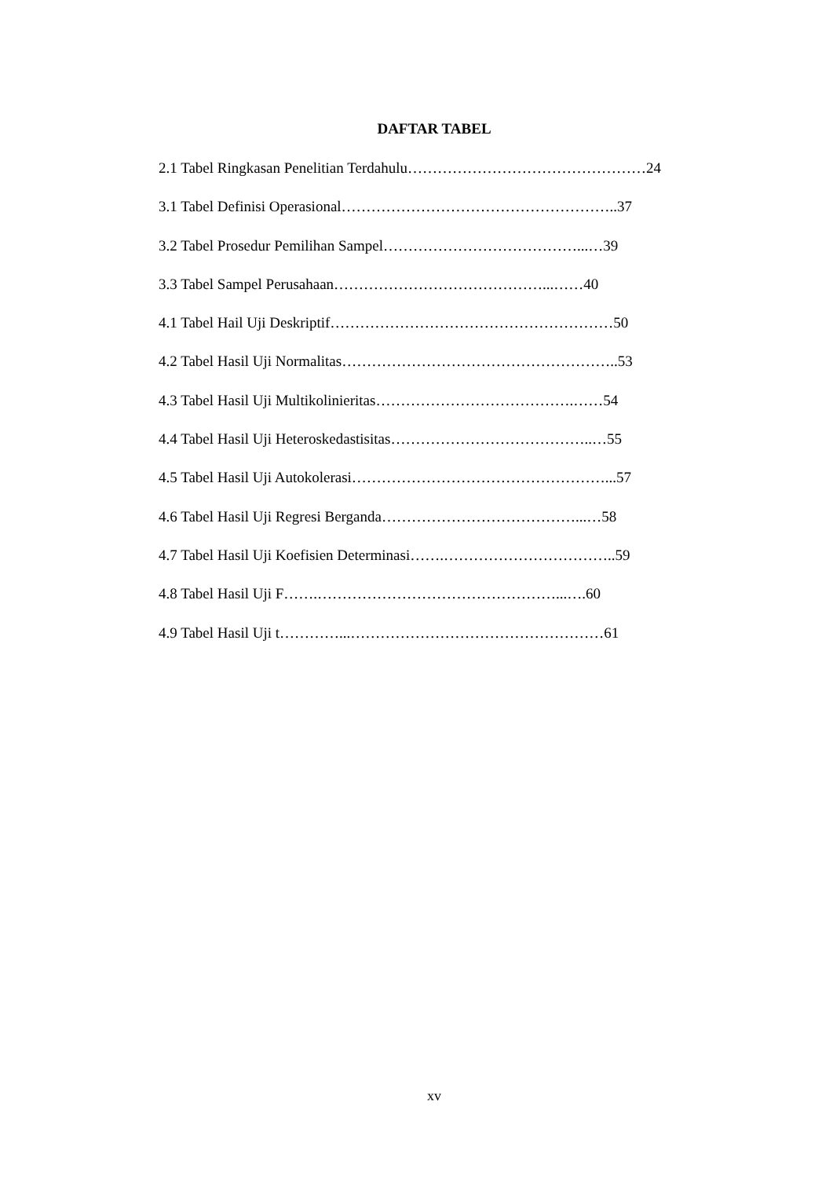DAFTAR TABEL
2.1 Tabel Ringkasan Penelitian Terdahulu…………………………………………24
3.1 Tabel Definisi Operasional………………………………………………..37
3.2 Tabel Prosedur Pemilihan Sampel…………………………………...…39
3.3 Tabel Sampel Perusahaan……………………………………...……40
4.1 Tabel Hail Uji Deskriptif…………………………………………………50
4.2 Tabel Hasil Uji Normalitas………………………………………………..53
4.3 Tabel Hasil Uji Multikolinieritas………………………………….……54
4.4 Tabel Hasil Uji Heteroskedastisitas…………………………………..…55
4.5 Tabel Hasil Uji Autokolerasi……………………………………………...57
4.6 Tabel Hasil Uji Regresi Berganda…………………………………...…58
4.7 Tabel Hasil Uji Koefisien Determinasi…….……………………………..59
4.8 Tabel Hasil Uji F…….…………………………………………...….60
4.9 Tabel Hasil Uji t…………...……………………………………………61
xv